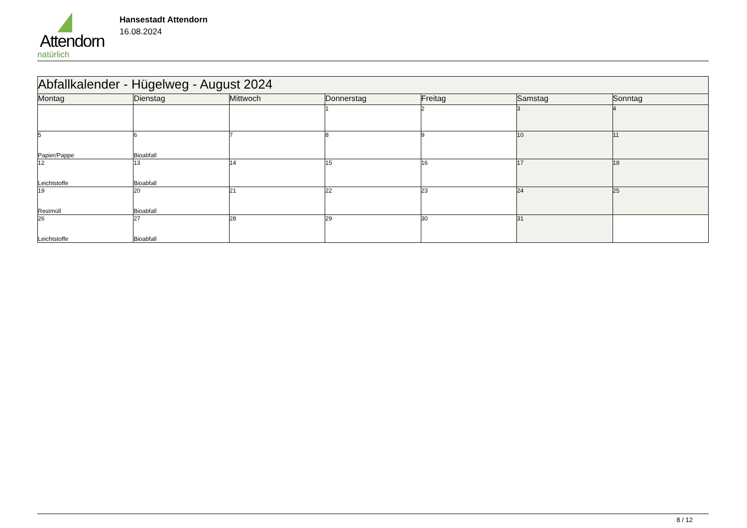Attendorn
natürlich
Hansestadt Attendorn
16.08.2024
| Abfallkalender - Hügelweg - August 2024 | | | | | | |
| Montag | Dienstag | Mittwoch | Donnerstag | Freitag | Samstag | Sonntag |
| | | | 1 | 2 | 3 | 4 |
| 5 Papier/Pappe | 6 Bioabfall | 7 | 8 | 9 | 10 | 11 |
| 12 Leichtstoffe | 13 Bioabfall | 14 | 15 | 16 | 17 | 18 |
| 19 Restmüll | 20 Bioabfall | 21 | 22 | 23 | 24 | 25 |
| 26 Leichtstoffe | 27 Bioabfall | 28 | 29 | 30 | 31 | |
8 / 12